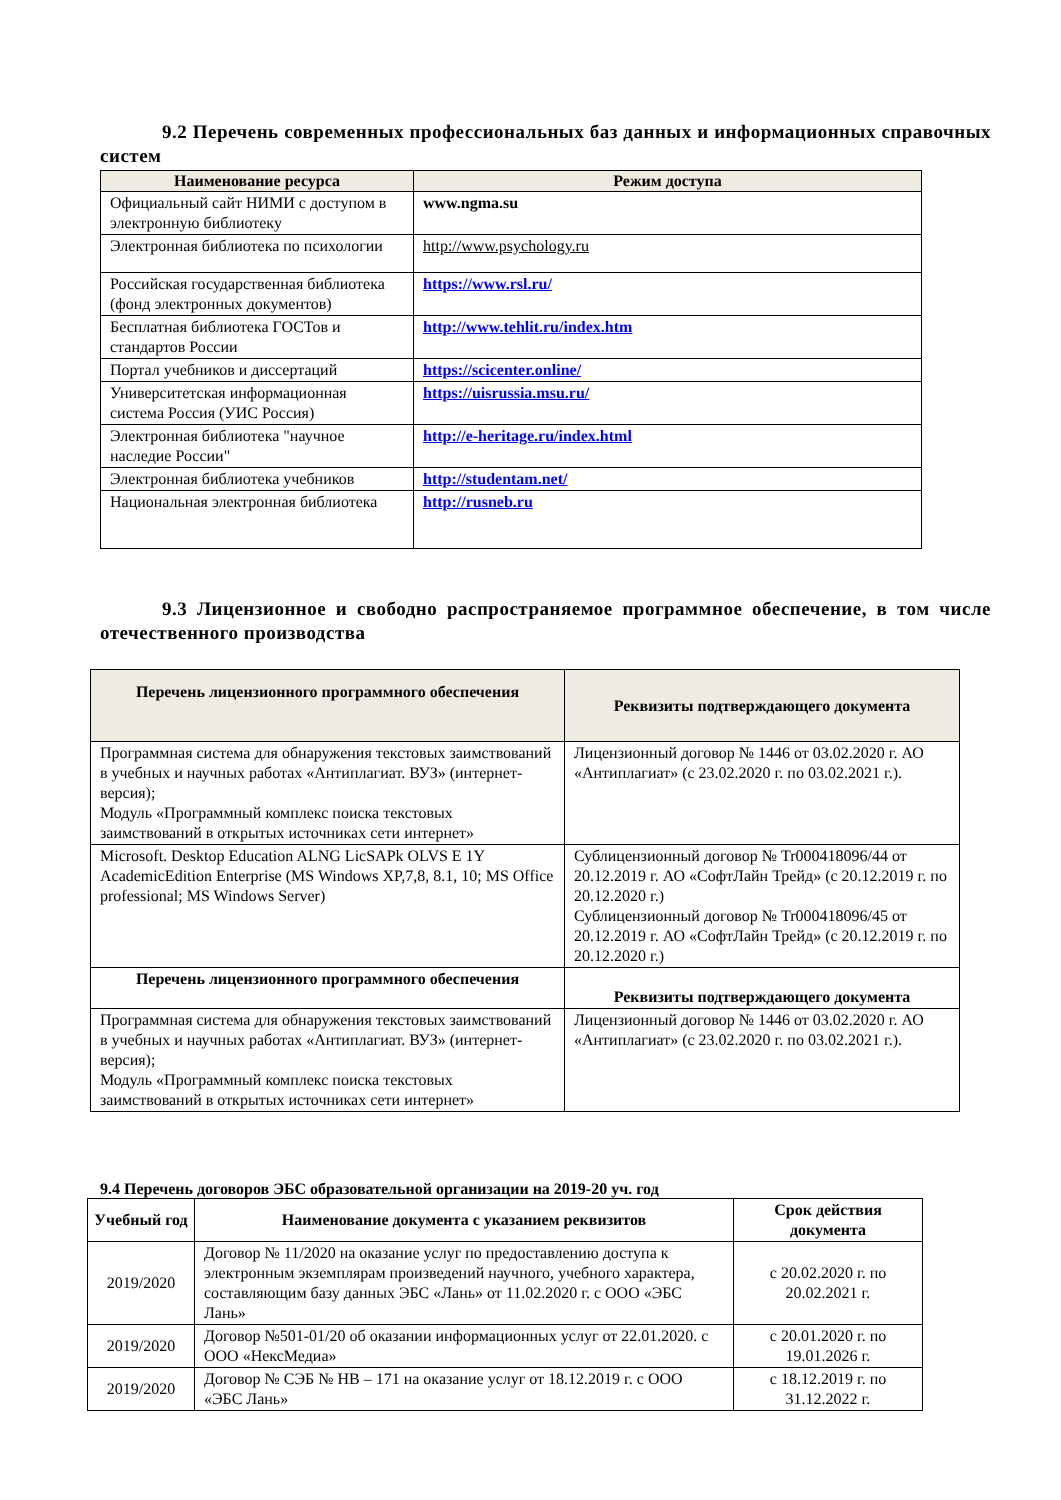9.2 Перечень современных профессиональных баз данных и информационных справочных систем
| Наименование ресурса | Режим доступа |
| --- | --- |
| Официальный сайт НИМИ с доступом в электронную библиотеку | www.ngma.su |
| Электронная библиотека по психологии | http://www.psychology.ru |
| Российская государственная библиотека (фонд электронных документов) | https://www.rsl.ru/ |
| Бесплатная библиотека ГОСТов и стандартов России | http://www.tehlit.ru/index.htm |
| Портал учебников и диссертаций | https://scicenter.online/ |
| Университетская информационная система Россия (УИС Россия) | https://uisrussia.msu.ru/ |
| Электронная библиотека "научное наследие России" | http://e-heritage.ru/index.html |
| Электронная библиотека учебников | http://studentam.net/ |
| Национальная электронная библиотека | http://rusneb.ru |
9.3 Лицензионное и свободно распространяемое программное обеспечение, в том числе отечественного производства
| Перечень лицензионного программного обеспечения | Реквизиты подтверждающего документа |
| --- | --- |
| Программная система для обнаружения текстовых заимствований в учебных и научных работах «Антиплагиат. ВУЗ» (интернет-версия); Модуль «Программный комплекс поиска текстовых заимствований в открытых источниках сети интернет» | Лицензионный договор № 1446 от 03.02.2020 г. АО «Антиплагиат» (с 23.02.2020 г. по 03.02.2021 г.). |
| Microsoft. Desktop Education ALNG LicSAPk OLVS E 1Y AcademicEdition Enterprise (MS Windows XP,7,8, 8.1, 10; MS Office professional; MS Windows Server) | Сублицензионный договор № Tr000418096/44 от 20.12.2019 г. АО «СофтЛайн Трейд» (с 20.12.2019 г. по 20.12.2020 г.) Сублицензионный договор № Tr000418096/45 от 20.12.2019 г. АО «СофтЛайн Трейд» (с 20.12.2019 г. по 20.12.2020 г.) |
| Перечень лицензионного программного обеспечения | Реквизиты подтверждающего документа |
| Программная система для обнаружения текстовых заимствований в учебных и научных работах «Антиплагиат. ВУЗ» (интернет-версия); Модуль «Программный комплекс поиска текстовых заимствований в открытых источниках сети интернет» | Лицензионный договор № 1446 от 03.02.2020 г. АО «Антиплагиат» (с 23.02.2020 г. по 03.02.2021 г.). |
9.4 Перечень договоров ЭБС образовательной организации на 2019-20 уч. год
| Учебный год | Наименование документа с указанием реквизитов | Срок действия документа |
| --- | --- | --- |
| 2019/2020 | Договор № 11/2020 на оказание услуг по предоставлению доступа к электронным экземплярам произведений научного, учебного характера, составляющим базу данных ЭБС «Лань» от 11.02.2020 г. с ООО «ЭБС Лань» | с 20.02.2020 г. по 20.02.2021 г. |
| 2019/2020 | Договор №501-01/20 об оказании информационных услуг от 22.01.2020. с ООО «НексМедиа» | с 20.01.2020 г. по 19.01.2026 г. |
| 2019/2020 | Договор № СЭБ № НВ – 171 на оказание услуг от 18.12.2019 г. с ООО «ЭБС Лань» | с 18.12.2019 г. по 31.12.2022 г. |